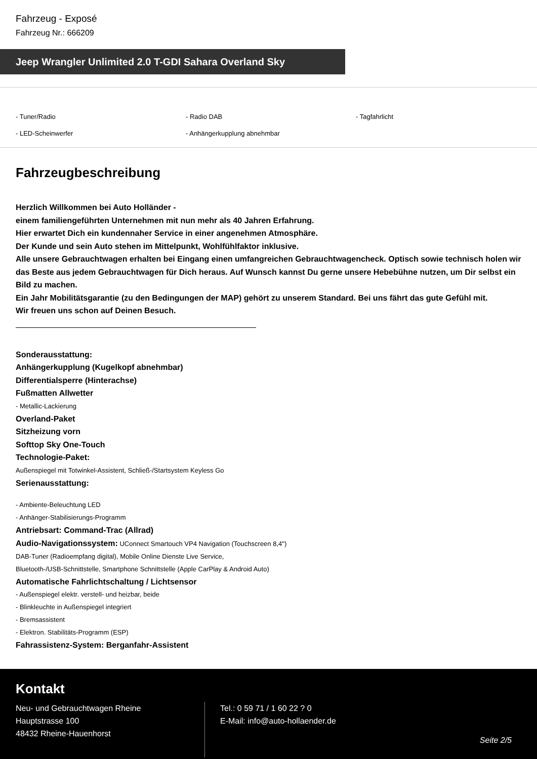Fahrzeug - Exposé
Fahrzeug Nr.: 666209
Jeep Wrangler Unlimited 2.0 T-GDI Sahara Overland Sky
- Tuner/Radio
- Radio DAB
- Tagfahrlicht
- LED-Scheinwerfer
- Anhängerkupplung abnehmbar
Fahrzeugbeschreibung
Herzlich Willkommen bei Auto Holländer -
einem familiengeführten Unternehmen mit nun mehr als 40 Jahren Erfahrung.
Hier erwartet Dich ein kundennaher Service in einer angenehmen Atmosphäre.
Der Kunde und sein Auto stehen im Mittelpunkt, Wohlfühlfaktor inklusive.
Alle unsere Gebrauchtwagen erhalten bei Eingang einen umfangreichen Gebrauchtwagencheck. Optisch sowie technisch holen wir das Beste aus jedem Gebrauchtwagen für Dich heraus. Auf Wunsch kannst Du gerne unsere Hebebühne nutzen, um Dir selbst ein Bild zu machen.
Ein Jahr Mobilitätsgarantie (zu den Bedingungen der MAP) gehört zu unserem Standard. Bei uns fährt das gute Gefühl mit.
Wir freuen uns schon auf Deinen Besuch.
Sonderausstattung:
Anhängerkupplung (Kugelkopf abnehmbar)
Differentialsperre (Hinterachse)
Fußmatten Allwetter
- Metallic-Lackierung
Overland-Paket
Sitzheizung vorn
Softtop Sky One-Touch
Technologie-Paket:
Außenspiegel mit Totwinkel-Assistent, Schließ-/Startsystem Keyless Go
Serienausstattung:
- Ambiente-Beleuchtung LED
- Anhänger-Stabilisierungs-Programm
Antriebsart: Command-Trac (Allrad)
Audio-Navigationssystem: UConnect Smartouch VP4 Navigation (Touchscreen 8,4")
DAB-Tuner (Radioempfang digital), Mobile Online Dienste Live Service,
Bluetooth-/USB-Schnittstelle, Smartphone Schnittstelle (Apple CarPlay & Android Auto)
Automatische Fahrlichtschaltung / Lichtsensor
- Außenspiegel elektr. verstell- und heizbar, beide
- Blinkleuchte in Außenspiegel integriert
- Bremsassistent
- Elektron. Stabilitäts-Programm (ESP)
Fahrassistenz-System: Berganfahr-Assistent
Kontakt
Neu- und Gebrauchtwagen Rheine
Hauptstrasse 100
48432 Rheine-Hauenhorst
Tel.: 0 59 71 / 1 60 22 ? 0
E-Mail: info@auto-hollaender.de
Seite 2/5